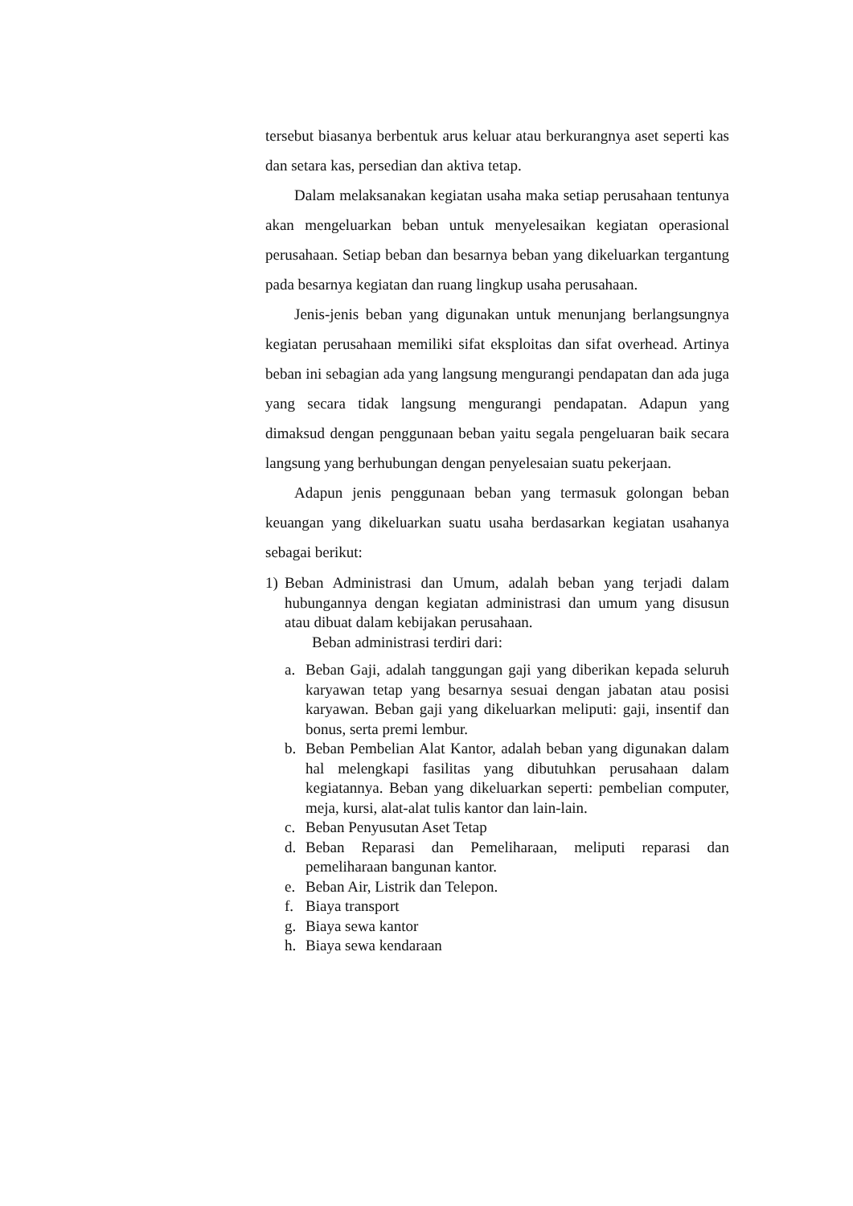tersebut biasanya berbentuk arus keluar atau berkurangnya aset seperti kas dan setara kas, persedian dan aktiva tetap.
Dalam melaksanakan kegiatan usaha maka setiap perusahaan tentunya akan mengeluarkan beban untuk menyelesaikan kegiatan operasional perusahaan. Setiap beban dan besarnya beban yang dikeluarkan tergantung pada besarnya kegiatan dan ruang lingkup usaha perusahaan.
Jenis-jenis beban yang digunakan untuk menunjang berlangsungnya kegiatan perusahaan memiliki sifat eksploitas dan sifat overhead. Artinya beban ini sebagian ada yang langsung mengurangi pendapatan dan ada juga yang secara tidak langsung mengurangi pendapatan. Adapun yang dimaksud dengan penggunaan beban yaitu segala pengeluaran baik secara langsung yang berhubungan dengan penyelesaian suatu pekerjaan.
Adapun jenis penggunaan beban yang termasuk golongan beban keuangan yang dikeluarkan suatu usaha berdasarkan kegiatan usahanya sebagai berikut:
1) Beban Administrasi dan Umum, adalah beban yang terjadi dalam hubungannya dengan kegiatan administrasi dan umum yang disusun atau dibuat dalam kebijakan perusahaan.
Beban administrasi terdiri dari:
a. Beban Gaji, adalah tanggungan gaji yang diberikan kepada seluruh karyawan tetap yang besarnya sesuai dengan jabatan atau posisi karyawan. Beban gaji yang dikeluarkan meliputi: gaji, insentif dan bonus, serta premi lembur.
b. Beban Pembelian Alat Kantor, adalah beban yang digunakan dalam hal melengkapi fasilitas yang dibutuhkan perusahaan dalam kegiatannya. Beban yang dikeluarkan seperti: pembelian computer, meja, kursi, alat-alat tulis kantor dan lain-lain.
c. Beban Penyusutan Aset Tetap
d. Beban Reparasi dan Pemeliharaan, meliputi reparasi dan pemeliharaan bangunan kantor.
e. Beban Air, Listrik dan Telepon.
f. Biaya transport
g. Biaya sewa kantor
h. Biaya sewa kendaraan